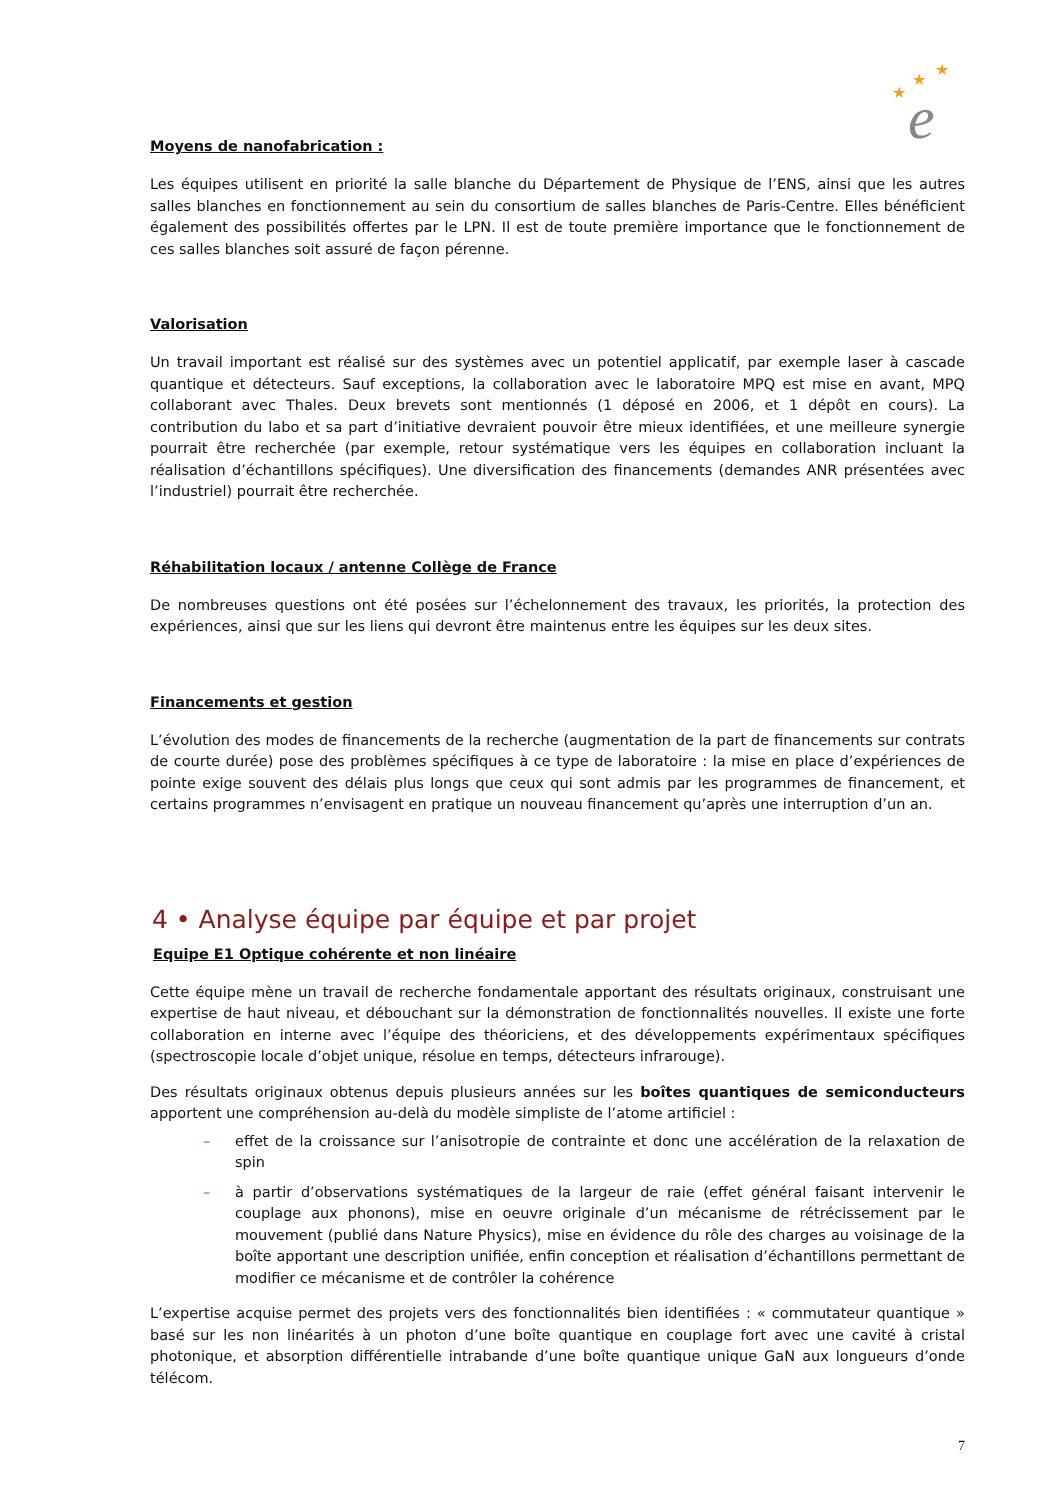★
★
★
e
Moyens de nanofabrication :
Les équipes utilisent en priorité la salle blanche du Département de Physique de l’ENS, ainsi que les autres salles blanches en fonctionnement au sein du consortium de salles blanches de Paris-Centre. Elles bénéficient également des possibilités offertes par le LPN. Il est de toute première importance que le fonctionnement de ces salles blanches soit assuré de façon pérenne.
Valorisation
Un travail important est réalisé sur des systèmes avec un potentiel applicatif, par exemple laser à cascade quantique et détecteurs. Sauf exceptions, la collaboration avec le laboratoire MPQ est mise en avant, MPQ collaborant avec Thales. Deux brevets sont mentionnés (1 déposé en 2006, et 1 dépôt en cours). La contribution du labo et sa part d’initiative devraient pouvoir être mieux identifiées, et une meilleure synergie pourrait être recherchée (par exemple, retour systématique vers les équipes en collaboration incluant la réalisation d’échantillons spécifiques). Une diversification des financements (demandes ANR présentées avec l’industriel) pourrait être recherchée.
Réhabilitation locaux / antenne Collège de France
De nombreuses questions ont été posées sur l’échelonnement des travaux, les priorités, la protection des expériences, ainsi que sur les liens qui devront être maintenus entre les équipes sur les deux sites.
Financements et gestion
L’évolution des modes de financements de la recherche (augmentation de la part de financements sur contrats de courte durée) pose des problèmes spécifiques à ce type de laboratoire : la mise en place d’expériences de pointe exige souvent des délais plus longs que ceux qui sont admis par les programmes de financement, et certains programmes n’envisagent en pratique un nouveau financement qu’après une interruption d’un an.
4 • Analyse équipe par équipe et par projet
Equipe E1 Optique cohérente et non linéaire
Cette équipe mène un travail de recherche fondamentale apportant des résultats originaux, construisant une expertise de haut niveau, et débouchant sur la démonstration de fonctionnalités nouvelles. Il existe une forte collaboration en interne avec l’équipe des théoriciens, et des développements expérimentaux spécifiques (spectroscopie locale d’objet unique, résolue en temps, détecteurs infrarouge).
Des résultats originaux obtenus depuis plusieurs années sur les boîtes quantiques de semiconducteurs apportent une compréhension au-delà du modèle simpliste de l’atome artificiel :
– effet de la croissance sur l’anisotropie de contrainte et donc une accélération de la relaxation de spin
– à partir d’observations systématiques de la largeur de raie (effet général faisant intervenir le couplage aux phonons), mise en oeuvre originale d’un mécanisme de rétrécissement par le mouvement (publié dans Nature Physics), mise en évidence du rôle des charges au voisinage de la boîte apportant une description unifiée, enfin conception et réalisation d’échantillons permettant de modifier ce mécanisme et de contrôler la cohérence
L’expertise acquise permet des projets vers des fonctionnalités bien identifiées : « commutateur quantique » basé sur les non linéarités à un photon d’une boîte quantique en couplage fort avec une cavité à cristal photonique, et absorption différentielle intrabande d’une boîte quantique unique GaN aux longueurs d’onde télécom.
7